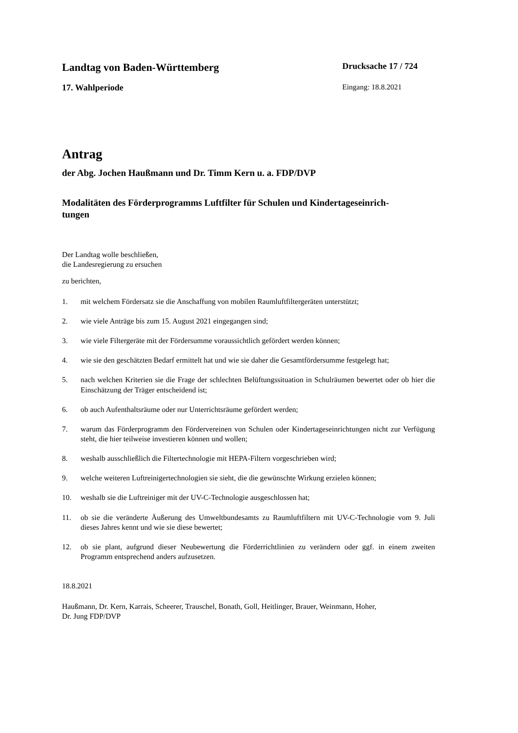Landtag von Baden-Württemberg Drucksache 17 / 724
17. Wahlperiode Eingang: 18.8.2021
Antrag
der Abg. Jochen Haußmann und Dr. Timm Kern u. a. FDP/DVP
Modalitäten des Förderprogramms Luftfilter für Schulen und Kindertageseinrich-
tungen
Der Landtag wolle beschließen,
die Landesregierung zu ersuchen
zu berichten,
1. mit welchem Fördersatz sie die Anschaffung von mobilen Raumluftfiltergeräten unterstützt;
2. wie viele Anträge bis zum 15. August 2021 eingegangen sind;
3. wie viele Filtergeräte mit der Fördersumme voraussichtlich gefördert werden können;
4. wie sie den geschätzten Bedarf ermittelt hat und wie sie daher die Gesamtfördersumme festgelegt hat;
5. nach welchen Kriterien sie die Frage der schlechten Belüftungssituation in Schulräumen bewertet oder ob hier die Einschätzung der Träger entscheidend ist;
6. ob auch Aufenthaltsräume oder nur Unterrichtsräume gefördert werden;
7. warum das Förderprogramm den Fördervereinen von Schulen oder Kindertageseinrichtungen nicht zur Verfügung steht, die hier teilweise investieren können und wollen;
8. weshalb ausschließlich die Filtertechnologie mit HEPA-Filtern vorgeschrieben wird;
9. welche weiteren Luftreinigertechnologien sie sieht, die die gewünschte Wirkung erzielen können;
10. weshalb sie die Luftreiniger mit der UV-C-Technologie ausgeschlossen hat;
11. ob sie die veränderte Äußerung des Umweltbundesamts zu Raumluftfiltern mit UV-C-Technologie vom 9. Juli dieses Jahres kennt und wie sie diese bewertet;
12. ob sie plant, aufgrund dieser Neubewertung die Förderrichtlinien zu verändern oder ggf. in einem zweiten Programm entsprechend anders aufzusetzen.
18.8.2021
Haußmann, Dr. Kern, Karrais, Scheerer, Trauschel, Bonath, Goll, Heitlinger, Brauer, Weinmann, Hoher,
Dr. Jung FDP/DVP